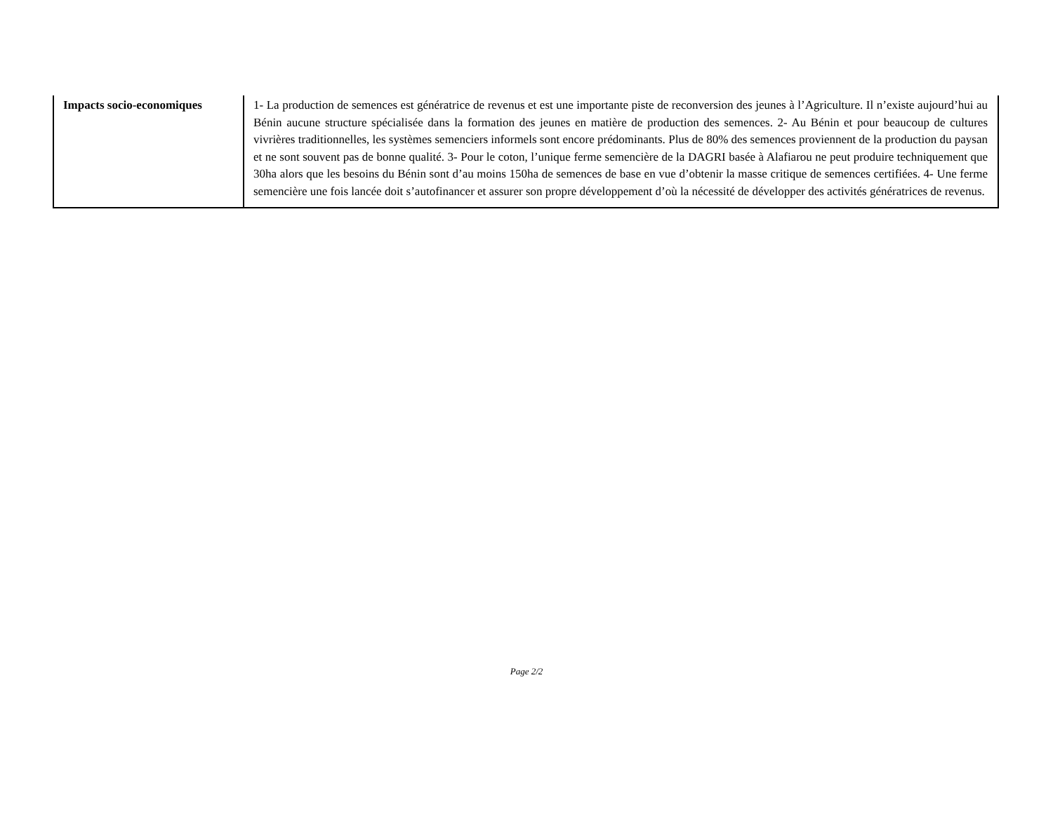| Impacts socio-economiques | 1- La production de semences est génératrice de revenus et est une importante piste de reconversion des jeunes à l’Agriculture. Il n’existe aujourd’hui au Bénin aucune structure spécialisée dans la formation des jeunes en matière de production des semences. 2- Au Bénin et pour beaucoup de cultures vivrières traditionnelles, les systèmes semenciers informels sont encore prédominants. Plus de 80% des semences proviennent de la production du paysan et ne sont souvent pas de bonne qualité. 3- Pour le coton, l’unique ferme semencière de la DAGRI basée à Alafiarou ne peut produire techniquement que 30ha alors que les besoins du Bénin sont d’au moins 150ha de semences de base en vue d’obtenir la masse critique de semences certifiées. 4- Une ferme semencière une fois lancée doit s’autofinancer et assurer son propre développement d’où la nécessité de développer des activités génératrices de revenus. |
Page 2/2